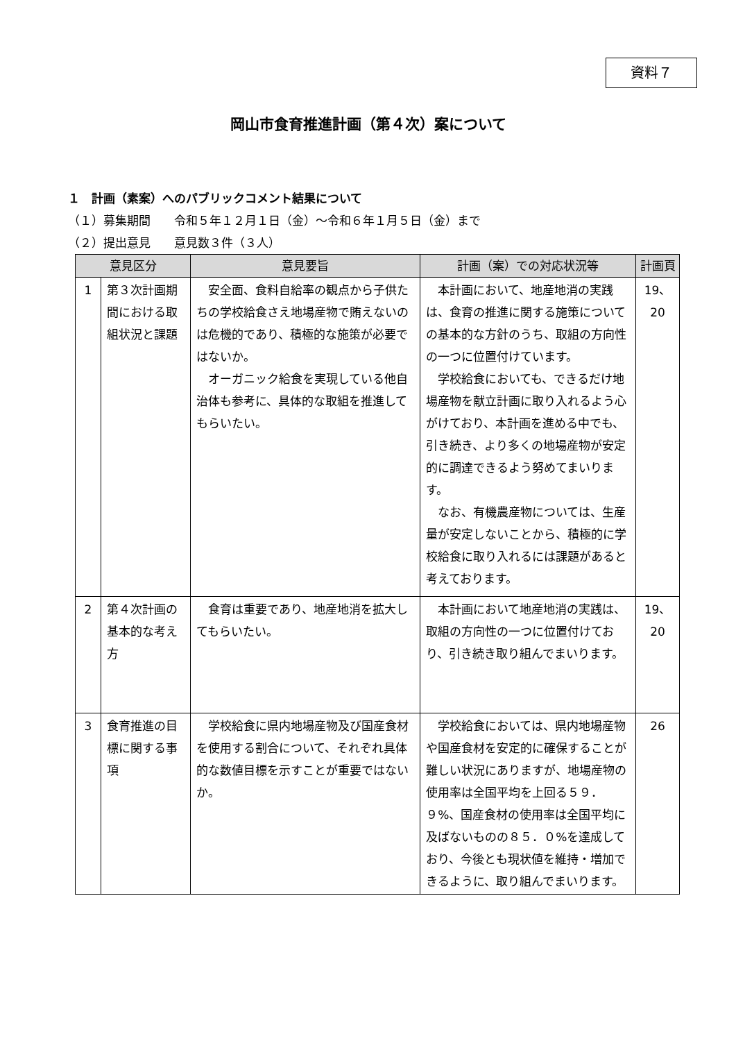資料７
岡山市食育推進計画（第４次）案について
１　計画（素案）へのパブリックコメント結果について
（１）募集期間　　令和５年１２月１日（金）～令和６年１月５日（金）まで
（２）提出意見　　意見数３件（３人）
| 意見区分 | | 意見要旨 | 計画（案）での対応状況等 | 計画頁 |
| --- | --- | --- | --- | --- |
| 1 | 第３次計画期間における取組状況と課題 | 安全面、食料自給率の観点から子供たちの学校給食さえ地場産物で賄えないのは危機的であり、積極的な施策が必要ではないか。 オーガニック給食を実現している他自治体も参考に、具体的な取組を推進してもらいたい。 | 本計画において、地産地消の実践は、食育の推進に関する施策についての基本的な方針のうち、取組の方向性の一つに位置付けています。 学校給食においても、できるだけ地場産物を献立計画に取り入れるよう心がけており、本計画を進める中でも、引き続き、より多くの地場産物が安定的に調達できるよう努めてまいります。 なお、有機農産物については、生産量が安定しないことから、積極的に学校給食に取り入れるには課題があると考えております。 | 19、20 |
| 2 | 第４次計画の基本的な考え方 | 食育は重要であり、地産地消を拡大してもらいたい。 | 本計画において地産地消の実践は、取組の方向性の一つに位置付けており、引き続き取り組んでまいります。 | 19、20 |
| 3 | 食育推進の目標に関する事項 | 学校給食に県内地場産物及び国産食材を使用する割合について、それぞれ具体的な数値目標を示すことが重要ではないか。 | 学校給食においては、県内地場産物や国産食材を安定的に確保することが難しい状況にありますが、地場産物の使用率は全国平均を上回る５９．９%、国産食材の使用率は全国平均に及ばないものの８５．０%を達成しており、今後とも現状値を維持・増加できるように、取り組んでまいります。 | 26 |